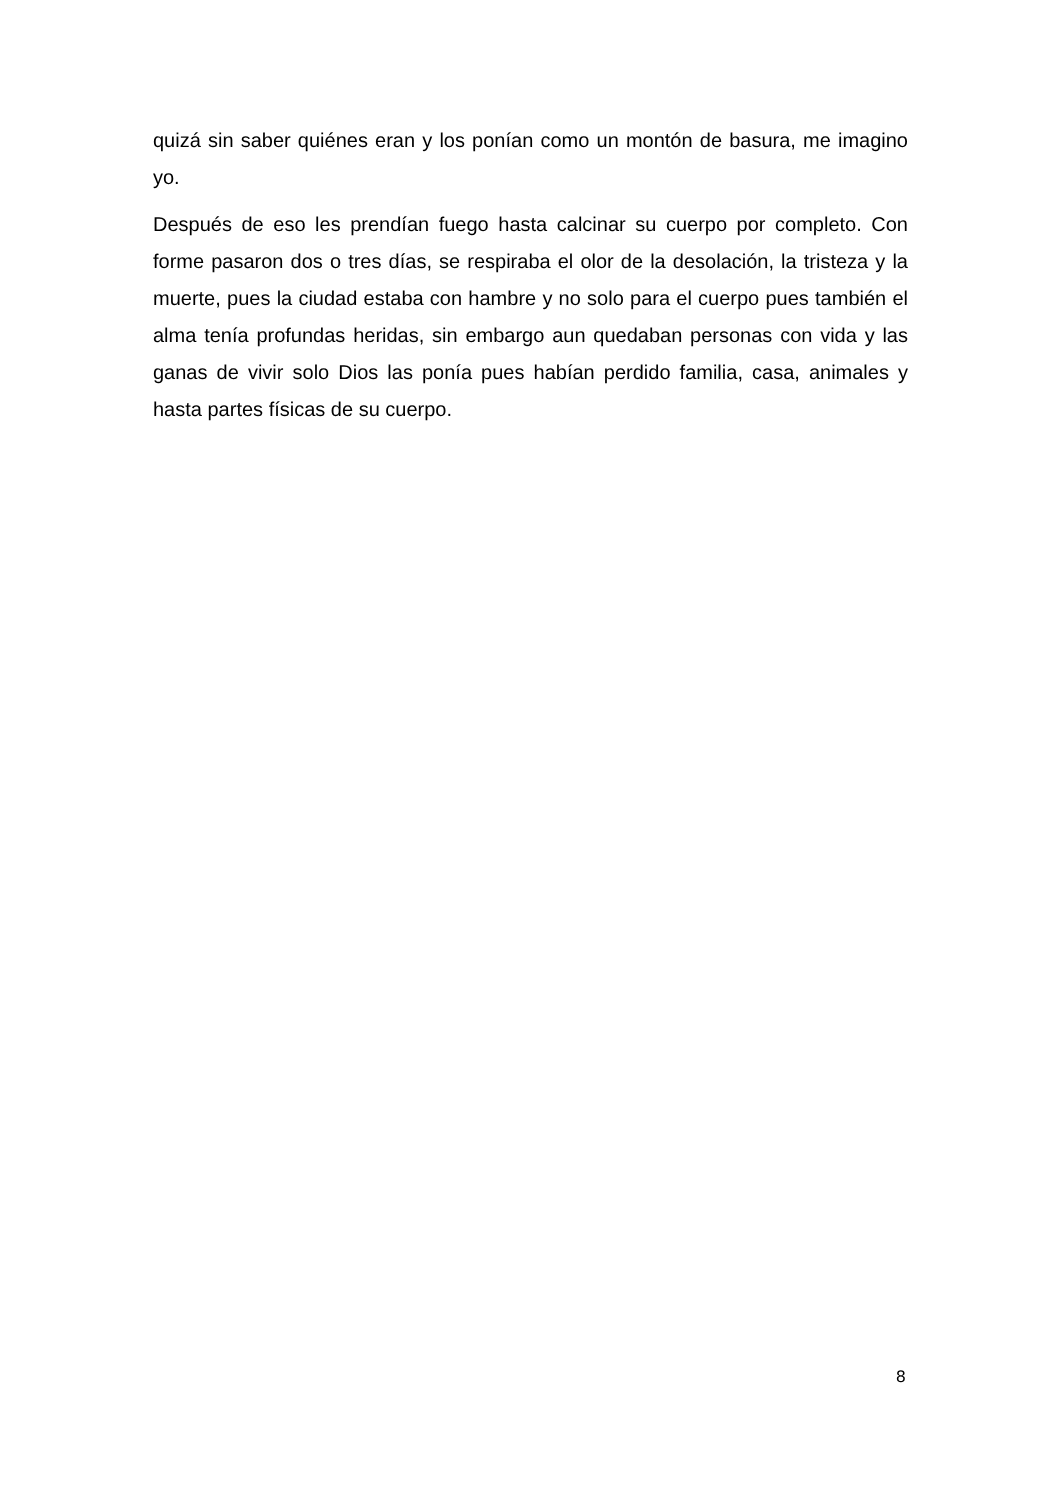quizá sin saber quiénes eran y los ponían como un montón de basura, me imagino yo.
Después de eso les prendían fuego hasta calcinar su cuerpo por completo. Con forme pasaron dos o tres días, se respiraba el olor de la desolación, la tristeza y la muerte, pues la ciudad estaba con hambre y no solo para el cuerpo pues también el alma tenía profundas heridas, sin embargo aun quedaban personas con vida y las ganas de vivir solo Dios las ponía pues habían perdido familia, casa, animales y hasta partes físicas de su cuerpo.
8